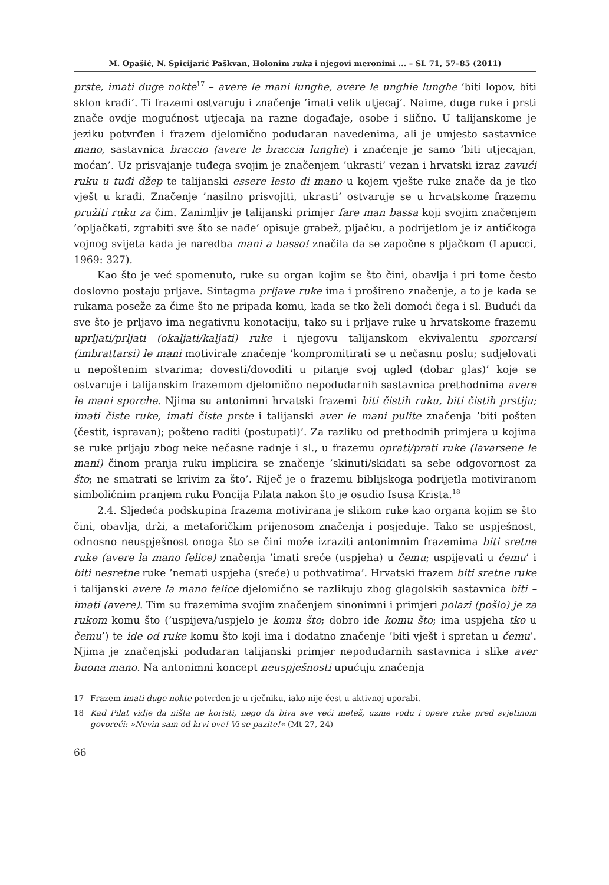M. Opašić, N. Spicijarić Paškvan, Holonim ruka i njegovi meronimi ... – SL 71, 57–85 (2011)
prste, imati duge nokte<sup>17</sup> – avere le mani lunghe, avere le unghie lunghe ’biti lopov, biti sklon krađi’. Ti frazemi ostvaruju i značenje ’imati velik utjecaj’. Naime, duge ruke i prsti znače ovdje mogućnost utjecaja na razne događaje, osobe i slično. U talijanskome je jeziku potvrđen i frazem djelomično podudaran navedenima, ali je umjesto sastavnice mano, sastavnica braccio (avere le braccia lunghe) i značenje je samo ’biti utjecajan, moćan’. Uz prisvajanje tuđega svojim je značenjem ’ukrasti’ vezan i hrvatski izraz zavući ruku u tuđi džep te talijanski essere lesto di mano u kojem vješte ruke znače da je tko vješt u krađi. Značenje ’nasilno prisvojiti, ukrasti’ ostvaruje se u hrvatskome frazemu pružiti ruku za čim. Zanimljiv je talijanski primjer fare man bassa koji svojim značenjem ’opljačkati, zgrabiti sve što se nađe’ opisuje grabež, pljačku, a podrijetlom je iz antičkoga vojnog svijeta kada je naredba mani a basso! značila da se započne s pljačkom (Lapucci, 1969: 327).
Kao što je već spomenuto, ruke su organ kojim se što čini, obavlja i pri tome često doslovno postaju prljave. Sintagma prljave ruke ima i prošireno značenje, a to je kada se rukama poseže za čime što ne pripada komu, kada se tko želi domoći čega i sl. Budući da sve što je prljavo ima negativnu konotaciju, tako su i prljave ruke u hrvatskome frazemu uprljati/prljati (okaljati/kaljati) ruke i njegovu talijanskom ekvivalentu sporcarsi (imbrattarsi) le mani motivirale značenje ’kompromitirati se u nečasnu poslu; sudjelovati u nepoštenim stvarima; dovesti/dovoditi u pitanje svoj ugled (dobar glas)’ koje se ostvaruje i talijanskim frazemom djelomično nepodudarnih sastavnica prethodnima avere le mani sporche. Njima su antonimni hrvatski frazemi biti čistih ruku, biti čistih prstiju; imati čiste ruke, imati čiste prste i talijanski aver le mani pulite značenja ’biti pošten (čestit, ispravan); pošteno raditi (postupati)’. Za razliku od prethodnih primjera u kojima se ruke prljaju zbog neke nečasne radnje i sl., u frazemu oprati/prati ruke (lavarsene le mani) činom pranja ruku implicira se značenje ’skinuti/skidati sa sebe odgovornost za što; ne smatrati se krivim za što’. Riječ je o frazemu biblijskoga podrijetla motiviranom simboličnim pranjem ruku Poncija Pilata nakon što je osudio Isusa Krista.<sup>18</sup>
2.4. Sljedeća podskupina frazema motivirana je slikom ruke kao organa kojim se što čini, obavlja, drži, a metaforičkim prijenosom značenja i posjeduje. Tako se uspješnost, odnosno neuspješnost onoga što se čini može izraziti antonimnim frazemima biti sretne ruke (avere la mano felice) značenja ’imati sreće (uspjeha) u čemu; uspijevati u čemu’ i biti nesretne ruke ’nemati uspjeha (sreće) u pothvatima’. Hrvatski frazem biti sretne ruke i talijanski avere la mano felice djelomično se razlikuju zbog glagolskih sastavnica biti – imati (avere). Tim su frazemima svojim značenjem sinonimni i primjeri polazi (pošlo) je za rukom komu što (’uspijeva/uspjelo je komu što; dobro ide komu što; ima uspjeha tko u čemu’) te ide od ruke komu što koji ima i dodatno značenje ’biti vješt i spretan u čemu’. Njima je značenjski podudaran talijanski primjer nepodudarnih sastavnica i slike aver buona mano. Na antonimni koncept neuspješnosti upućuju značenja
17 Frazem imati duge nokte potvrđen je u rječniku, iako nije čest u aktivnoj uporabi.
18 Kad Pilat vidje da ništa ne koristi, nego da biva sve veći metež, uzme vodu i opere ruke pred svjetinom govoreći: »Nevin sam od krvi ove! Vi se pazite!« (Mt 27, 24)
66